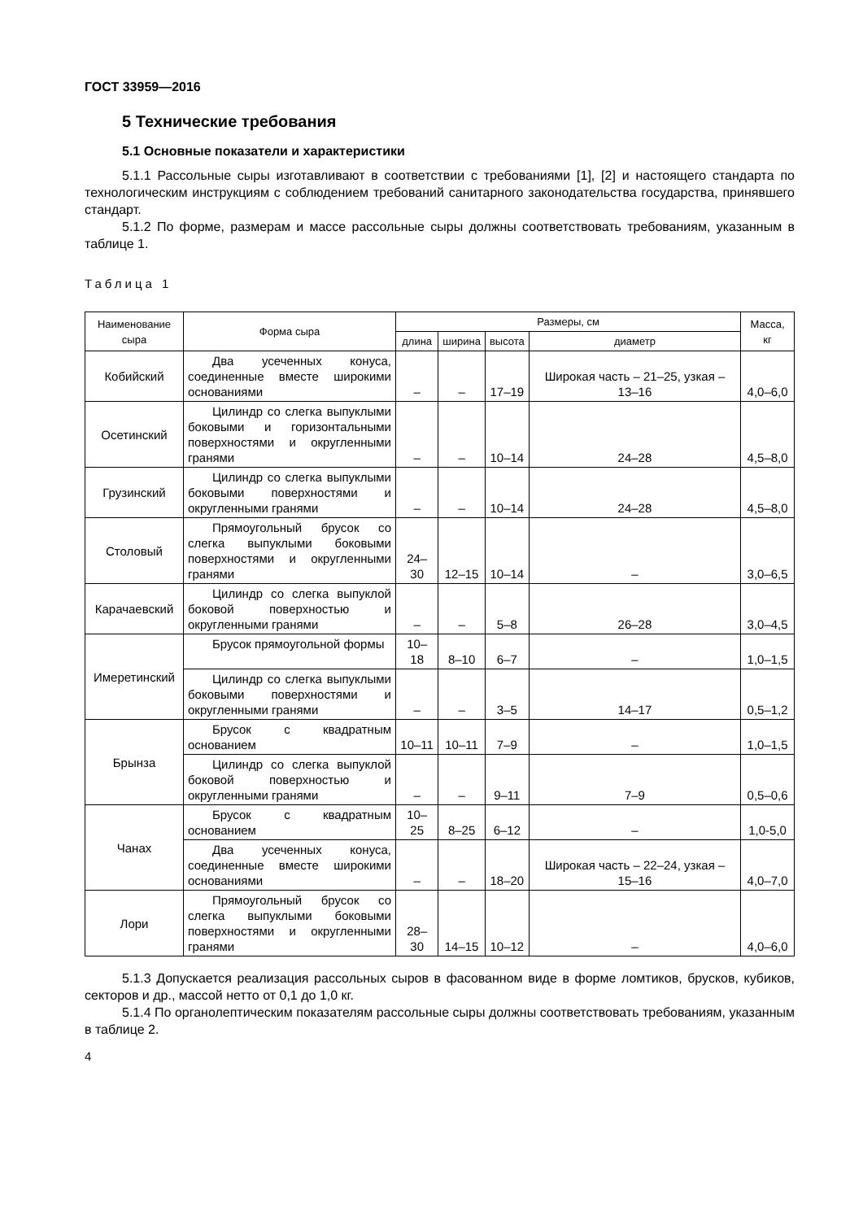ГОСТ 33959—2016
5 Технические требования
5.1 Основные показатели и характеристики
5.1.1 Рассольные сыры изготавливают в соответствии с требованиями [1], [2] и настоящего стандарта по технологическим инструкциям с соблюдением требований санитарного законодательства государства, принявшего стандарт.
5.1.2 По форме, размерам и массе рассольные сыры должны соответствовать требованиям, указанным в таблице 1.
Таблица 1
| Наименование сыра | Форма сыра | Размеры, см | | | | Масса, кг |
| --- | --- | --- | --- | --- | --- | --- |
| | | длина | ширина | высота | диаметр | |
| Кобийский | Два усеченных конуса, соединенные вместе широкими основаниями | – | – | 17–19 | Широкая часть – 21–25, узкая – 13–16 | 4,0–6,0 |
| Осетинский | Цилиндр со слегка выпуклыми боковыми и горизонтальными поверхностями и округленными гранями | – | – | 10–14 | 24–28 | 4,5–8,0 |
| Грузинский | Цилиндр со слегка выпуклыми боковыми поверхностями и округленными гранями | – | – | 10–14 | 24–28 | 4,5–8,0 |
| Столовый | Прямоугольный брусок со слегка выпуклыми боковыми поверхностями и округленными гранями | 24–30 | 12–15 | 10–14 | – | 3,0–6,5 |
| Карачаевский | Цилиндр со слегка выпуклой боковой поверхностью и округленными гранями | – | – | 5–8 | 26–28 | 3,0–4,5 |
| Имеретинский | Брусок прямоугольной формы | 10–18 | 8–10 | 6–7 | – | 1,0–1,5 |
| | Цилиндр со слегка выпуклыми боковыми поверхностями и округленными гранями | – | – | 3–5 | 14–17 | 0,5–1,2 |
| Брынза | Брусок с квадратным основанием | 10–11 | 10–11 | 7–9 | – | 1,0–1,5 |
| | Цилиндр со слегка выпуклой боковой поверхностью и округленными гранями | – | – | 9–11 | 7–9 | 0,5–0,6 |
| Чанах | Брусок с квадратным основанием | 10–25 | 8–25 | 6–12 | – | 1,0-5,0 |
| | Два усеченных конуса, соединенные вместе широкими основаниями | – | – | 18–20 | Широкая часть – 22–24, узкая – 15–16 | 4,0–7,0 |
| Лори | Прямоугольный брусок со слегка выпуклыми боковыми поверхностями и округленными гранями | 28–30 | 14–15 | 10–12 | – | 4,0–6,0 |
5.1.3 Допускается реализация рассольных сыров в фасованном виде в форме ломтиков, брусков, кубиков, секторов и др., массой нетто от 0,1 до 1,0 кг.
5.1.4 По органолептическим показателям рассольные сыры должны соответствовать требованиям, указанным в таблице 2.
4